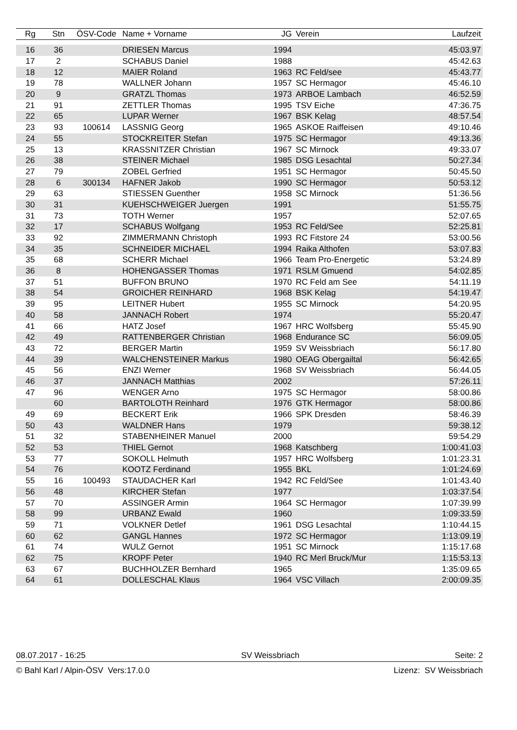| Rg | Stn | ÖSV-Code | Name + Vorname | JG | Verein | Laufzeit |
| --- | --- | --- | --- | --- | --- | --- |
| 16 | 36 | | DRIESEN Marcus | 1994 | | 45:03.97 |
| 17 | 2 | | SCHABUS Daniel | 1988 | | 45:42.63 |
| 18 | 12 | | MAIER Roland | 1963 | RC Feld/see | 45:43.77 |
| 19 | 78 | | WALLNER Johann | 1957 | SC Hermagor | 45:46.10 |
| 20 | 9 | | GRATZL Thomas | 1973 | ARBOE Lambach | 46:52.59 |
| 21 | 91 | | ZETTLER Thomas | 1995 | TSV Eiche | 47:36.75 |
| 22 | 65 | | LUPAR Werner | 1967 | BSK Kelag | 48:57.54 |
| 23 | 93 | 100614 | LASSNIG Georg | 1965 | ASKOE Raiffeisen | 49:10.46 |
| 24 | 55 | | STOCKREITER Stefan | 1975 | SC Hermagor | 49:13.36 |
| 25 | 13 | | KRASSNITZER Christian | 1967 | SC Mirnock | 49:33.07 |
| 26 | 38 | | STEINER Michael | 1985 | DSG Lesachtal | 50:27.34 |
| 27 | 79 | | ZOBEL Gerfried | 1951 | SC Hermagor | 50:45.50 |
| 28 | 6 | 300134 | HAFNER Jakob | 1990 | SC Hermagor | 50:53.12 |
| 29 | 63 | | STIESSEN Guenther | 1958 | SC Mirnock | 51:36.56 |
| 30 | 31 | | KUEHSCHWEIGER Juergen | 1991 | | 51:55.75 |
| 31 | 73 | | TOTH Werner | 1957 | | 52:07.65 |
| 32 | 17 | | SCHABUS Wolfgang | 1953 | RC Feld/See | 52:25.81 |
| 33 | 92 | | ZIMMERMANN Christoph | 1993 | RC Fitstore 24 | 53:00.56 |
| 34 | 35 | | SCHNEIDER MICHAEL | 1994 | Raika Althofen | 53:07.83 |
| 35 | 68 | | SCHERR Michael | 1966 | Team Pro-Energetic | 53:24.89 |
| 36 | 8 | | HOHENGASSER Thomas | 1971 | RSLM Gmuend | 54:02.85 |
| 37 | 51 | | BUFFON BRUNO | 1970 | RC Feld am See | 54:11.19 |
| 38 | 54 | | GROICHER REINHARD | 1968 | BSK Kelag | 54:19.47 |
| 39 | 95 | | LEITNER Hubert | 1955 | SC Mirnock | 54:20.95 |
| 40 | 58 | | JANNACH Robert | 1974 | | 55:20.47 |
| 41 | 66 | | HATZ Josef | 1967 | HRC Wolfsberg | 55:45.90 |
| 42 | 49 | | RATTENBERGER Christian | 1968 | Endurance SC | 56:09.05 |
| 43 | 72 | | BERGER Martin | 1959 | SV Weissbriach | 56:17.80 |
| 44 | 39 | | WALCHENSTEINER Markus | 1980 | OEAG Obergailtal | 56:42.65 |
| 45 | 56 | | ENZI Werner | 1968 | SV Weissbriach | 56:44.05 |
| 46 | 37 | | JANNACH Matthias | 2002 | | 57:26.11 |
| 47 | 96 | | WENGER Arno | 1975 | SC Hermagor | 58:00.86 |
| | 60 | | BARTOLOTH Reinhard | 1976 | GTK Hermagor | 58:00.86 |
| 49 | 69 | | BECKERT Erik | 1966 | SPK Dresden | 58:46.39 |
| 50 | 43 | | WALDNER Hans | 1979 | | 59:38.12 |
| 51 | 32 | | STABENHEINER Manuel | 2000 | | 59:54.29 |
| 52 | 53 | | THIEL Gernot | 1968 | Katschberg | 1:00:41.03 |
| 53 | 77 | | SOKOLL Helmuth | 1957 | HRC Wolfsberg | 1:01:23.31 |
| 54 | 76 | | KOOTZ Ferdinand | 1955 | BKL | 1:01:24.69 |
| 55 | 16 | 100493 | STAUDACHER Karl | 1942 | RC Feld/See | 1:01:43.40 |
| 56 | 48 | | KIRCHER Stefan | 1977 | | 1:03:37.54 |
| 57 | 70 | | ASSINGER Armin | 1964 | SC Hermagor | 1:07:39.99 |
| 58 | 99 | | URBANZ Ewald | 1960 | | 1:09:33.59 |
| 59 | 71 | | VOLKNER Detlef | 1961 | DSG Lesachtal | 1:10:44.15 |
| 60 | 62 | | GANGL Hannes | 1972 | SC Hermagor | 1:13:09.19 |
| 61 | 74 | | WULZ Gernot | 1951 | SC Mirnock | 1:15:17.68 |
| 62 | 75 | | KROPF Peter | 1940 | RC Merl Bruck/Mur | 1:15:53.13 |
| 63 | 67 | | BUCHHOLZER Bernhard | 1965 | | 1:35:09.65 |
| 64 | 61 | | DOLLESCHAL Klaus | 1964 | VSC Villach | 2:00:09.35 |
08.07.2017 - 16:25 SV Weissbriach Seite: 2
© Bahl Karl / Alpin-ÖSV Vers:17.0.0 Lizenz: SV Weissbriach